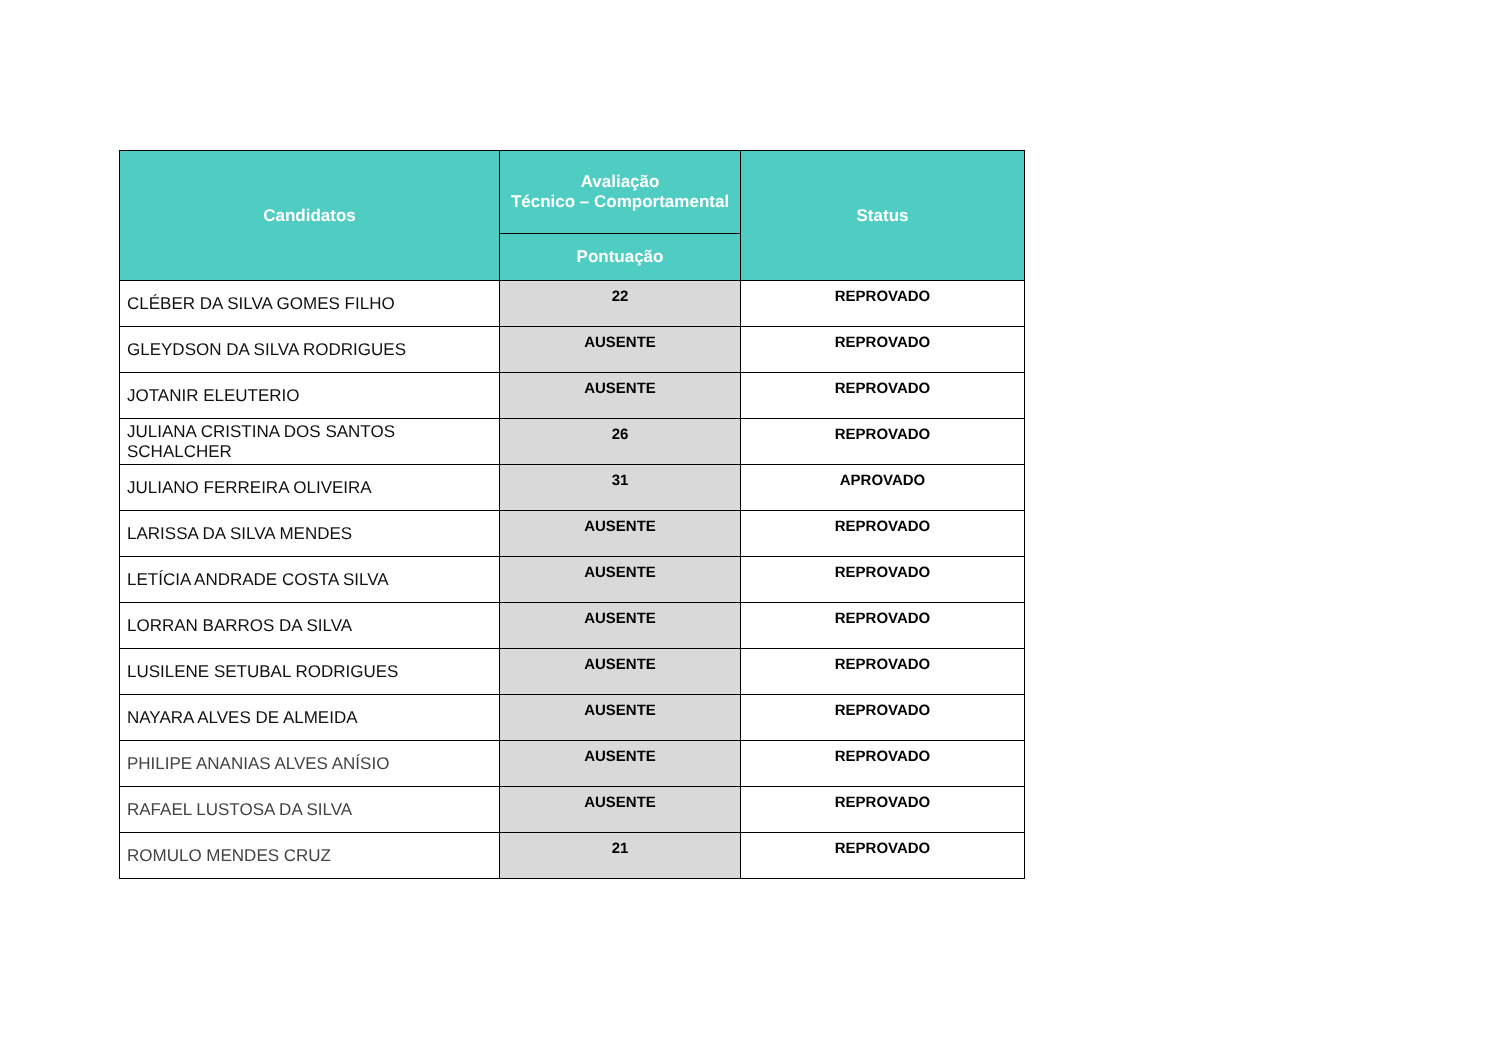| Candidatos | Avaliação Técnico – Comportamental | Status |
| --- | --- | --- |
| | Pontuação | |
| CLÉBER DA SILVA GOMES FILHO | 22 | REPROVADO |
| GLEYDSON DA SILVA RODRIGUES | AUSENTE | REPROVADO |
| JOTANIR ELEUTERIO | AUSENTE | REPROVADO |
| JULIANA CRISTINA DOS SANTOS SCHALCHER | 26 | REPROVADO |
| JULIANO FERREIRA OLIVEIRA | 31 | APROVADO |
| LARISSA DA SILVA MENDES | AUSENTE | REPROVADO |
| LETÍCIA ANDRADE COSTA SILVA | AUSENTE | REPROVADO |
| LORRAN BARROS DA SILVA | AUSENTE | REPROVADO |
| LUSILENE SETUBAL RODRIGUES | AUSENTE | REPROVADO |
| NAYARA ALVES DE ALMEIDA | AUSENTE | REPROVADO |
| PHILIPE ANANIAS ALVES ANÍSIO | AUSENTE | REPROVADO |
| RAFAEL LUSTOSA DA SILVA | AUSENTE | REPROVADO |
| ROMULO MENDES CRUZ | 21 | REPROVADO |